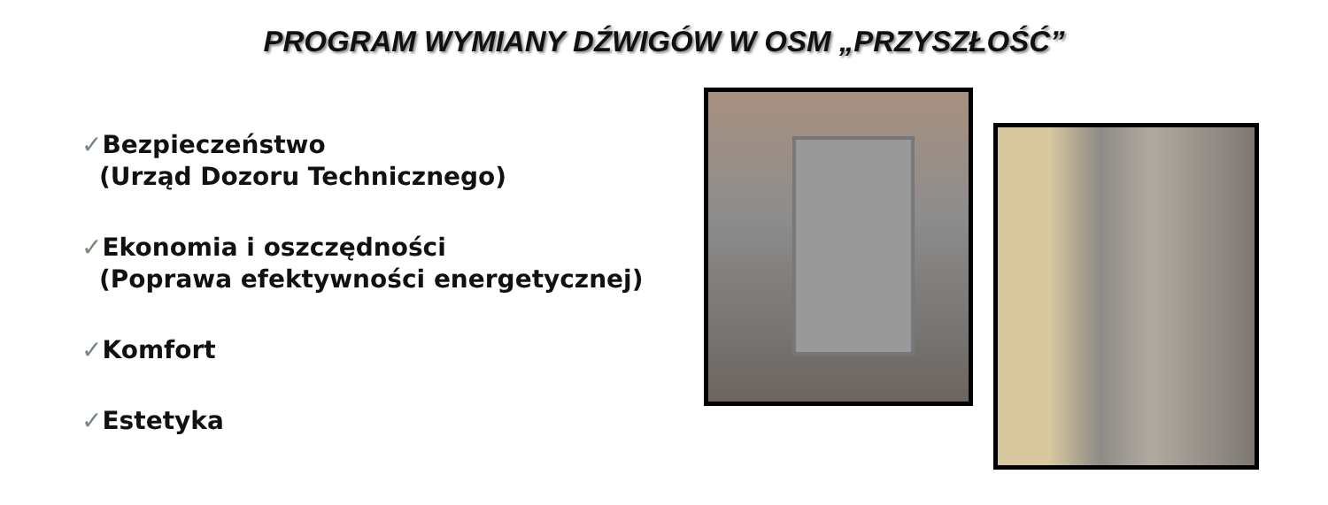PROGRAM WYMIANY DŹWIGÓW W OSM „PRZYSZŁOŚĆ”
✓Bezpieczeństwo
(Urząd Dozoru Technicznego)
✓Ekonomia i oszczędności
(Poprawa efektywności energetycznej)
✓Komfort
✓Estetyka